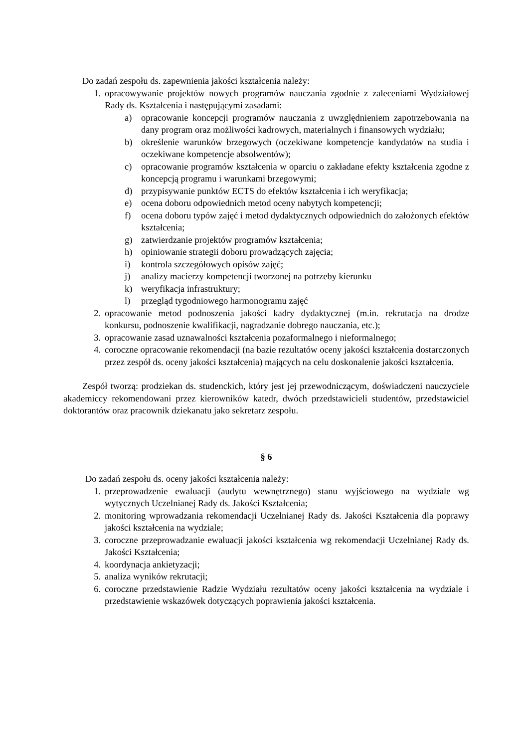Do zadań zespołu ds. zapewnienia jakości kształcenia należy:
1. opracowywanie projektów nowych programów nauczania zgodnie z zaleceniami Wydziałowej Rady ds. Kształcenia i następującymi zasadami:
a) opracowanie koncepcji programów nauczania z uwzględnieniem zapotrzebowania na dany program oraz możliwości kadrowych, materialnych i finansowych wydziału;
b) określenie warunków brzegowych (oczekiwane kompetencje kandydatów na studia i oczekiwane kompetencje absolwentów);
c) opracowanie programów kształcenia w oparciu o zakładane efekty kształcenia zgodne z koncepcją programu i warunkami brzegowymi;
d) przypisywanie punktów ECTS do efektów kształcenia i ich weryfikacja;
e) ocena doboru odpowiednich metod oceny nabytych kompetencji;
f) ocena doboru typów zajęć i metod dydaktycznych odpowiednich do założonych efektów kształcenia;
g) zatwierdzanie projektów programów kształcenia;
h) opiniowanie strategii doboru prowadzących zajęcia;
i) kontrola szczegółowych opisów zajęć;
j) analizy macierzy kompetencji tworzonej na potrzeby kierunku
k) weryfikacja infrastruktury;
l) przegląd tygodniowego harmonogramu zajęć
2. opracowanie metod podnoszenia jakości kadry dydaktycznej (m.in. rekrutacja na drodze konkursu, podnoszenie kwalifikacji, nagradzanie dobrego nauczania, etc.);
3. opracowanie zasad uznawalności kształcenia pozaformalnego i nieformalnego;
4. coroczne opracowanie rekomendacji (na bazie rezultatów oceny jakości kształcenia dostarczonych przez zespół ds. oceny jakości kształcenia) mających na celu doskonalenie jakości kształcenia.
Zespół tworzą: prodziekan ds. studenckich, który jest jej przewodniczącym, doświadczeni nauczyciele akademiccy rekomendowani przez kierowników katedr, dwóch przedstawicieli studentów, przedstawiciel doktorantów oraz pracownik dziekanatu jako sekretarz zespołu.
§ 6
Do zadań zespołu ds. oceny jakości kształcenia należy:
1. przeprowadzenie ewaluacji (audytu wewnętrznego) stanu wyjściowego na wydziale wg wytycznych Uczelnianej Rady ds. Jakości Kształcenia;
2. monitoring wprowadzania rekomendacji Uczelnianej Rady ds. Jakości Kształcenia dla poprawy jakości kształcenia na wydziale;
3. coroczne przeprowadzanie ewaluacji jakości kształcenia wg rekomendacji Uczelnianej Rady ds. Jakości Kształcenia;
4. koordynacja ankietyzacji;
5. analiza wyników rekrutacji;
6. coroczne przedstawienie Radzie Wydziału rezultatów oceny jakości kształcenia na wydziale i przedstawienie wskazówek dotyczących poprawienia jakości kształcenia.